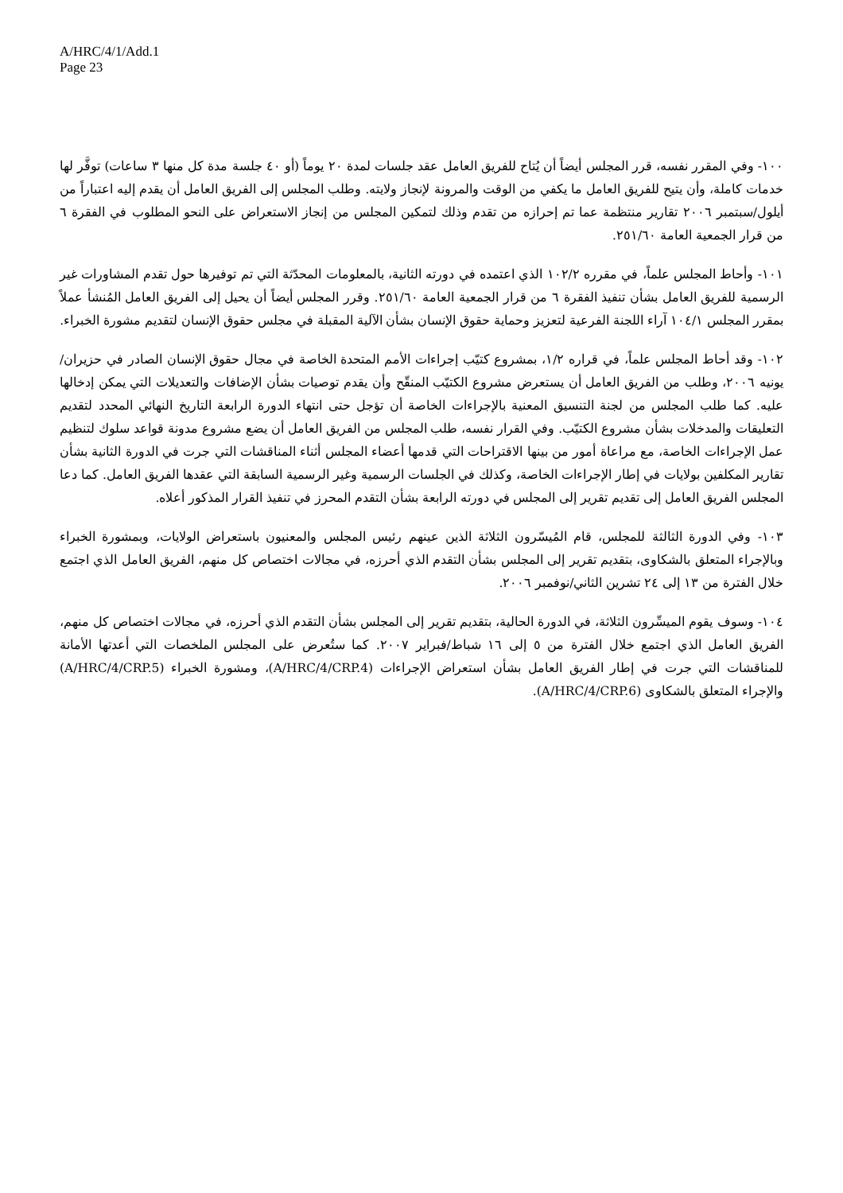A/HRC/4/1/Add.1
Page 23
١٠٠- وفي المقرر نفسه، قرر المجلس أيضاً أن يُتاح للفريق العامل عقد جلسات لمدة ٢٠ يوماً (أو ٤٠ جلسة مدة كل منها ٣ ساعات) توفَّر لها خدمات كاملة، وأن يتيح للفريق العامل ما يكفي من الوقت والمرونة لإنجاز ولايته. وطلب المجلس إلى الفريق العامل أن يقدم إليه اعتباراً من أيلول/سبتمبر ٢٠٠٦ تقارير منتظمة عما تم إحرازه من تقدم وذلك لتمكين المجلس من إنجاز الاستعراض على النحو المطلوب في الفقرة ٦ من قرار الجمعية العامة ٢٥١/٦٠.
١٠١- وأحاط المجلس علماً، في مقرره ١٠٢/٢ الذي اعتمده في دورته الثانية، بالمعلومات المحدّثة التي تم توفيرها حول تقدم المشاورات غير الرسمية للفريق العامل بشأن تنفيذ الفقرة ٦ من قرار الجمعية العامة ٢٥١/٦٠. وقرر المجلس أيضاً أن يحيل إلى الفريق العامل المُنشأ عملاً بمقرر المجلس ١٠٤/١ آراء اللجنة الفرعية لتعزيز وحماية حقوق الإنسان بشأن الآلية المقبلة في مجلس حقوق الإنسان لتقديم مشورة الخبراء.
١٠٢- وقد أحاط المجلس علماً، في قراره ١/٢، بمشروع كتيّب إجراءات الأمم المتحدة الخاصة في مجال حقوق الإنسان الصادر في حزيران/يونيه ٢٠٠٦، وطلب من الفريق العامل أن يستعرض مشروع الكتيّب المنقّح وأن يقدم توصيات بشأن الإضافات والتعديلات التي يمكن إدخالها عليه. كما طلب المجلس من لجنة التنسيق المعنية بالإجراءات الخاصة أن تؤجل حتى انتهاء الدورة الرابعة التاريخ النهائي المحدد لتقديم التعليقات والمدخلات بشأن مشروع الكتيّب. وفي القرار نفسه، طلب المجلس من الفريق العامل أن يضع مشروع مدونة قواعد سلوك لتنظيم عمل الإجراءات الخاصة، مع مراعاة أمور من بينها الاقتراحات التي قدمها أعضاء المجلس أثناء المناقشات التي جرت في الدورة الثانية بشأن تقارير المكلفين بولايات في إطار الإجراءات الخاصة، وكذلك في الجلسات الرسمية وغير الرسمية السابقة التي عقدها الفريق العامل. كما دعا المجلس الفريق العامل إلى تقديم تقرير إلى المجلس في دورته الرابعة بشأن التقدم المحرز في تنفيذ القرار المذكور أعلاه.
١٠٣- وفي الدورة الثالثة للمجلس، قام المُيسّرون الثلاثة الذين عينهم رئيس المجلس والمعنيون باستعراض الولايات، وبمشورة الخبراء وبالإجراء المتعلق بالشكاوى، بتقديم تقرير إلى المجلس بشأن التقدم الذي أحرزه، في مجالات اختصاص كل منهم، الفريق العامل الذي اجتمع خلال الفترة من ١٣ إلى ٢٤ تشرين الثاني/نوفمبر ٢٠٠٦.
١٠٤- وسوف يقوم الميسِّرون الثلاثة، في الدورة الحالية، بتقديم تقرير إلى المجلس بشأن التقدم الذي أحرزه، في مجالات اختصاص كل منهم، الفريق العامل الذي اجتمع خلال الفترة من ٥ إلى ١٦ شباط/فبراير ٢٠٠٧. كما ستُعرض على المجلس الملخصات التي أعدتها الأمانة للمناقشات التي جرت في إطار الفريق العامل بشأن استعراض الإجراءات (A/HRC/4/CRP.4)، ومشورة الخبراء (A/HRC/4/CRP.5) والإجراء المتعلق بالشكاوى (A/HRC/4/CRP.6).